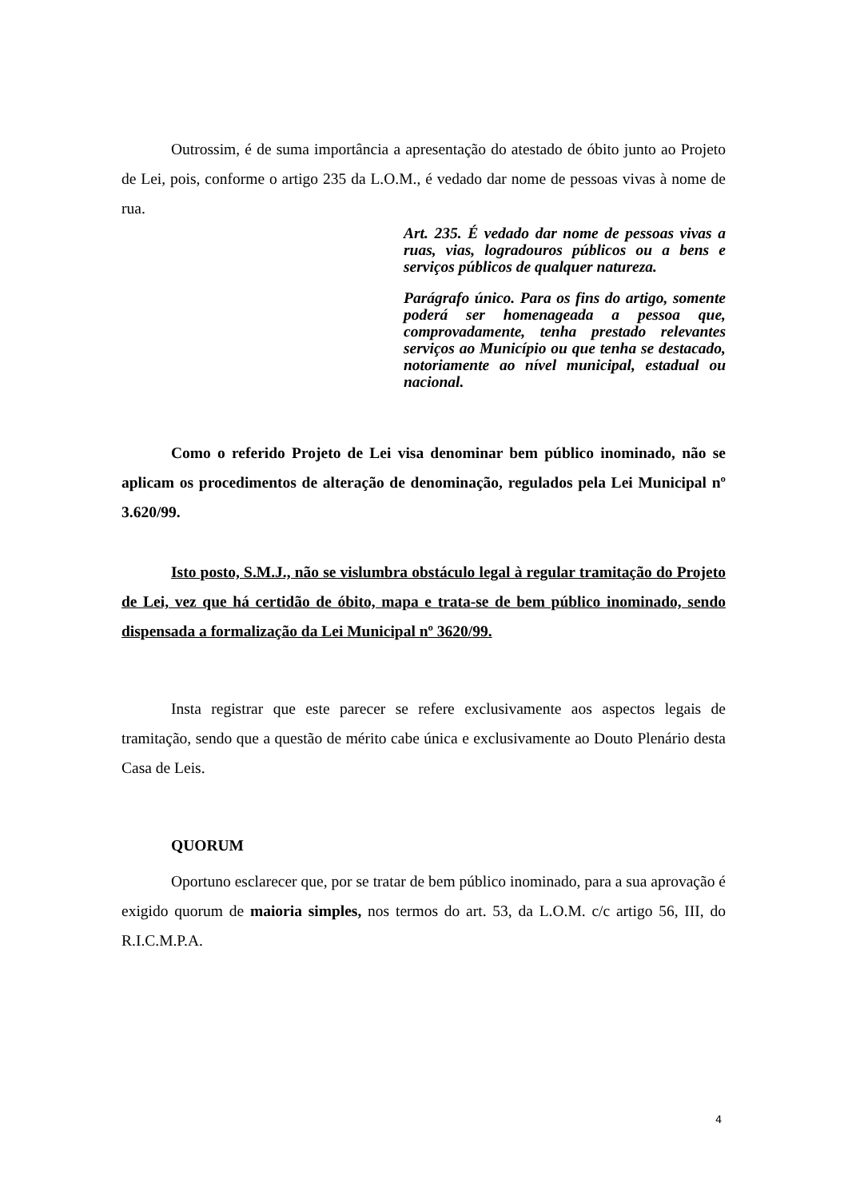Outrossim, é de suma importância a apresentação do atestado de óbito junto ao Projeto de Lei, pois, conforme o artigo 235 da L.O.M., é vedado dar nome de pessoas vivas à nome de rua.
Art. 235. É vedado dar nome de pessoas vivas a ruas, vias, logradouros públicos ou a bens e serviços públicos de qualquer natureza.
Parágrafo único. Para os fins do artigo, somente poderá ser homenageada a pessoa que, comprovadamente, tenha prestado relevantes serviços ao Município ou que tenha se destacado, notoriamente ao nível municipal, estadual ou nacional.
Como o referido Projeto de Lei visa denominar bem público inominado, não se aplicam os procedimentos de alteração de denominação, regulados pela Lei Municipal nº 3.620/99.
Isto posto, S.M.J., não se vislumbra obstáculo legal à regular tramitação do Projeto de Lei, vez que há certidão de óbito, mapa e trata-se de bem público inominado, sendo dispensada a formalização da Lei Municipal nº 3620/99.
Insta registrar que este parecer se refere exclusivamente aos aspectos legais de tramitação, sendo que a questão de mérito cabe única e exclusivamente ao Douto Plenário desta Casa de Leis.
QUORUM
Oportuno esclarecer que, por se tratar de bem público inominado, para a sua aprovação é exigido quorum de maioria simples, nos termos do art. 53, da L.O.M. c/c artigo 56, III, do R.I.C.M.P.A.
4